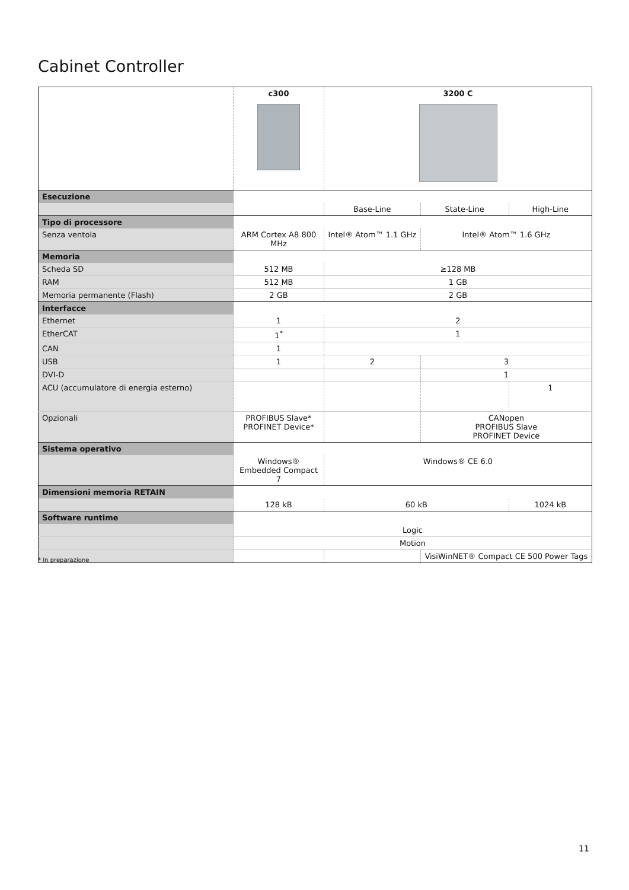Cabinet Controller
| | c300 | 3200 C | | |
| Esecuzione | | | | |
| | | Base-Line | State-Line | High-Line |
| Tipo di processore | | | | |
| Senza ventola | ARM Cortex A8 800 MHz | Intel® Atom™ 1.1 GHz | Intel® Atom™ 1.6 GHz | |
| Memoria | | | | |
| Scheda SD | 512 MB | ≥128 MB | | |
| RAM | 512 MB | 1 GB | | |
| Memoria permanente (Flash) | 2 GB | 2 GB | | |
| Interfacce | | | | |
| Ethernet | 1 | 2 | | |
| EtherCAT | 1<sup>*</sup> | 1 | | |
| CAN | 1 | | | |
| USB | 1 | 2 | 3 | |
| DVI-D | | | 1 | |
| ACU (accumulatore di energia esterno) | | | | 1 |
| Opzionali | PROFIBUS Slave* PROFINET Device* | | CANopen PROFIBUS Slave PROFINET Device | |
| Sistema operativo | | | | |
| | Windows® Embedded Compact 7 | Windows® CE 6.0 | | |
| Dimensioni memoria RETAIN | | | | |
| | 128 kB | 60 kB | | 1024 kB |
| Software runtime | | | | |
| | Logic | | | |
| | Motion | | | |
| | | | VisiWinNET® Compact CE 500 Power Tags | |
* In preparazione
11